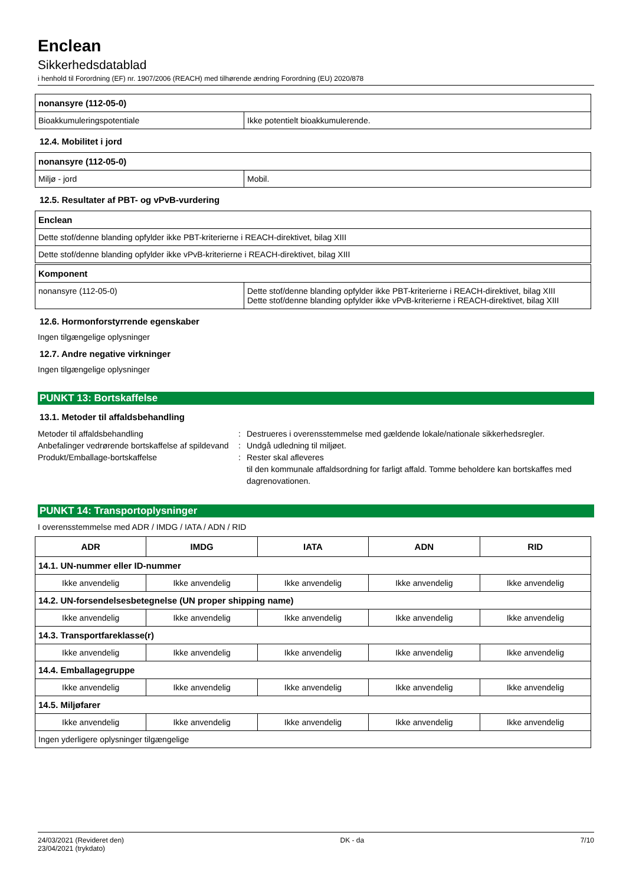Enclean
Sikkerhedsdatablad
i henhold til Forordning (EF) nr. 1907/2006 (REACH) med tilhørende ændring Forordning (EU) 2020/878
| nonansyre (112-05-0) | |
| Bioakkumuleringspotentiale | Ikke potentielt bioakkumulerende. |
12.4. Mobilitet i jord
| nonansyre (112-05-0) | |
| Miljø - jord | Mobil. |
12.5. Resultater af PBT- og vPvB-vurdering
| Enclean |
| Dette stof/denne blanding opfylder ikke PBT-kriterierne i REACH-direktivet, bilag XIII |
| Dette stof/denne blanding opfylder ikke vPvB-kriterierne i REACH-direktivet, bilag XIII |
| Komponent | |
| nonansyre (112-05-0) | Dette stof/denne blanding opfylder ikke PBT-kriterierne i REACH-direktivet, bilag XIII Dette stof/denne blanding opfylder ikke vPvB-kriterierne i REACH-direktivet, bilag XIII |
12.6. Hormonforstyrrende egenskaber
Ingen tilgængelige oplysninger
12.7. Andre negative virkninger
Ingen tilgængelige oplysninger
PUNKT 13: Bortskaffelse
13.1. Metoder til affaldsbehandling
Metoder til affaldsbehandling : Destrueres i overensstemmelse med gældende lokale/nationale sikkerhedsregler.
Anbefalinger vedrørende bortskaffelse af spildevand
: Undgå udledning til miljøet.
Produkt/Emballage-bortskaffelse : Rester skal afleveres
til den kommunale affaldsordning for farligt affald. Tomme beholdere kan bortskaffes med dagrenovationen.
PUNKT 14: Transportoplysninger
I overensstemmelse med ADR / IMDG / IATA / ADN / RID
| ADR | IMDG | IATA | ADN | RID |
| --- | --- | --- | --- | --- |
| 14.1. UN-nummer eller ID-nummer | | | | |
| Ikke anvendelig | Ikke anvendelig | Ikke anvendelig | Ikke anvendelig | Ikke anvendelig |
| 14.2. UN-forsendelsesbetegnelse (UN proper shipping name) | | | | |
| Ikke anvendelig | Ikke anvendelig | Ikke anvendelig | Ikke anvendelig | Ikke anvendelig |
| 14.3. Transportfareklasse(r) | | | | |
| Ikke anvendelig | Ikke anvendelig | Ikke anvendelig | Ikke anvendelig | Ikke anvendelig |
| 14.4. Emballagegruppe | | | | |
| Ikke anvendelig | Ikke anvendelig | Ikke anvendelig | Ikke anvendelig | Ikke anvendelig |
| 14.5. Miljøfarer | | | | |
| Ikke anvendelig | Ikke anvendelig | Ikke anvendelig | Ikke anvendelig | Ikke anvendelig |
| Ingen yderligere oplysninger tilgængelige | | | | |
24/03/2021 (Revideret den)
23/04/2021 (trykdato)
DK - da 7/10